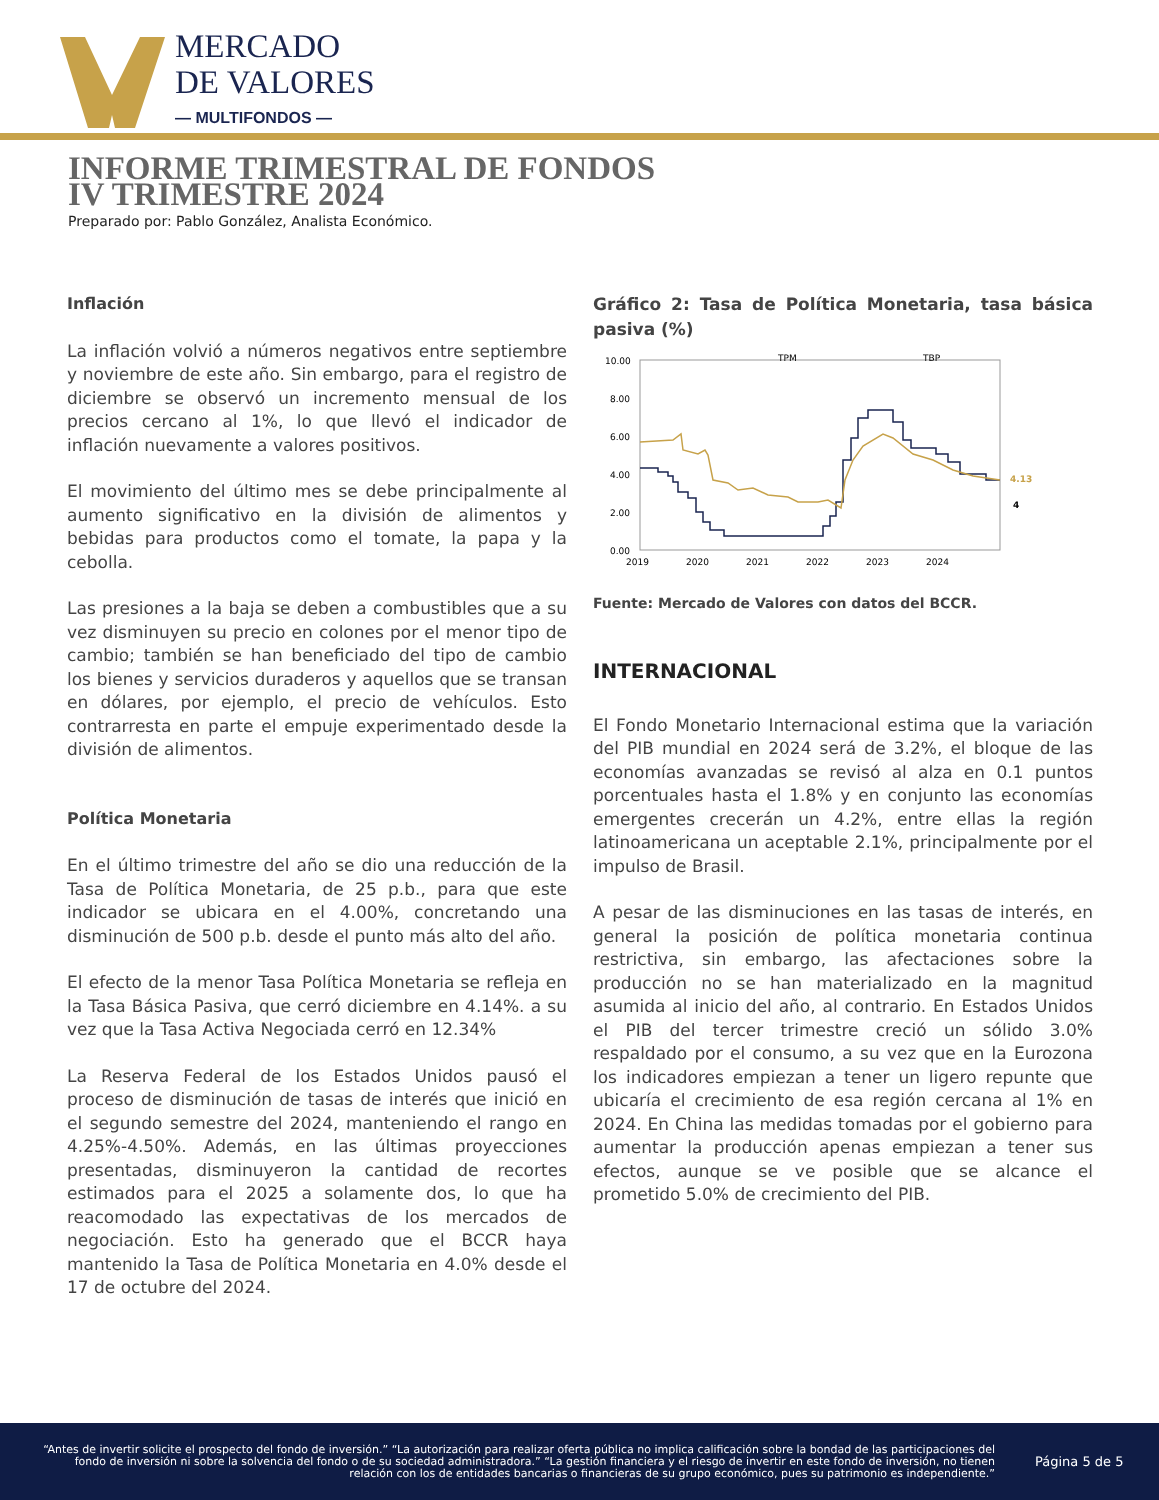MERCADO
DE VALORES
— MULTIFONDOS —
INFORME TRIMESTRAL DE FONDOS
IV TRIMESTRE 2024
Preparado por: Pablo González, Analista Económico.
Inflación
La inflación volvió a números negativos entre septiembre y noviembre de este año. Sin embargo, para el registro de diciembre se observó un incremento mensual de los precios cercano al 1%, lo que llevó el indicador de inflación nuevamente a valores positivos.
El movimiento del último mes se debe principalmente al aumento significativo en la división de alimentos y bebidas para productos como el tomate, la papa y la cebolla.
Las presiones a la baja se deben a combustibles que a su vez disminuyen su precio en colones por el menor tipo de cambio; también se han beneficiado del tipo de cambio los bienes y servicios duraderos y aquellos que se transan en dólares, por ejemplo, el precio de vehículos. Esto contrarresta en parte el empuje experimentado desde la división de alimentos.
Política Monetaria
En el último trimestre del año se dio una reducción de la Tasa de Política Monetaria, de 25 p.b., para que este indicador se ubicara en el 4.00%, concretando una disminución de 500 p.b. desde el punto más alto del año.
El efecto de la menor Tasa Política Monetaria se refleja en la Tasa Básica Pasiva, que cerró diciembre en 4.14%. a su vez que la Tasa Activa Negociada cerró en 12.34%
La Reserva Federal de los Estados Unidos pausó el proceso de disminución de tasas de interés que inició en el segundo semestre del 2024, manteniendo el rango en 4.25%-4.50%. Además, en las últimas proyecciones presentadas, disminuyeron la cantidad de recortes estimados para el 2025 a solamente dos, lo que ha reacomodado las expectativas de los mercados de negociación. Esto ha generado que el BCCR haya mantenido la Tasa de Política Monetaria en 4.0% desde el 17 de octubre del 2024.
Gráfico 2: Tasa de Política Monetaria, tasa básica pasiva (%)
10.00
8.00
6.00
4.00
2.00
0.00
TPM
TBP
4.13
4
2019
2020
2021
2022
2023
2024
Fuente: Mercado de Valores con datos del BCCR.
INTERNACIONAL
El Fondo Monetario Internacional estima que la variación del PIB mundial en 2024 será de 3.2%, el bloque de las economías avanzadas se revisó al alza en 0.1 puntos porcentuales hasta el 1.8% y en conjunto las economías emergentes crecerán un 4.2%, entre ellas la región latinoamericana un aceptable 2.1%, principalmente por el impulso de Brasil.
A pesar de las disminuciones en las tasas de interés, en general la posición de política monetaria continua restrictiva, sin embargo, las afectaciones sobre la producción no se han materializado en la magnitud asumida al inicio del año, al contrario. En Estados Unidos el PIB del tercer trimestre creció un sólido 3.0% respaldado por el consumo, a su vez que en la Eurozona los indicadores empiezan a tener un ligero repunte que ubicaría el crecimiento de esa región cercana al 1% en 2024. En China las medidas tomadas por el gobierno para aumentar la producción apenas empiezan a tener sus efectos, aunque se ve posible que se alcance el prometido 5.0% de crecimiento del PIB.
“Antes de invertir solicite el prospecto del fondo de inversión.” “La autorización para realizar oferta pública no implica calificación sobre la bondad de las participaciones del fondo de inversión ni sobre la solvencia del fondo o de su sociedad administradora.” “La gestión financiera y el riesgo de invertir en este fondo de inversión, no tienen relación con los de entidades bancarias o financieras de su grupo económico, pues su patrimonio es independiente.”
Página 5 de 5